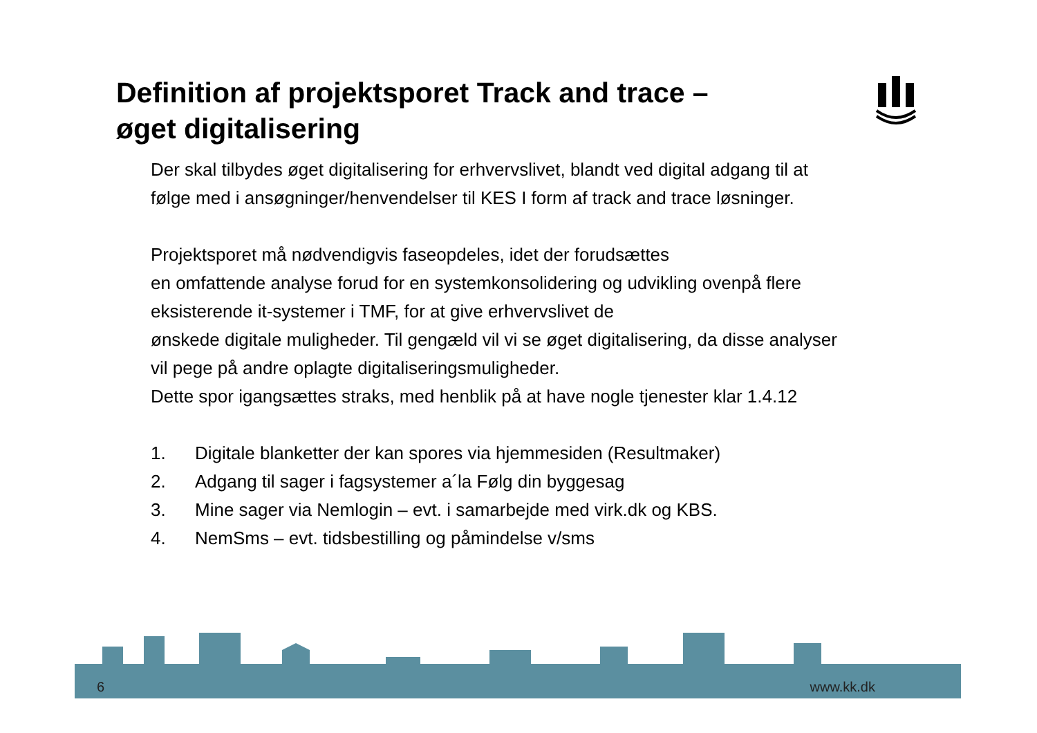Definition af projektsporet Track and trace –
øget digitalisering
Der skal tilbydes øget digitalisering for erhvervslivet, blandt ved digital adgang til at følge med i ansøgninger/henvendelser til KES I form af track and trace løsninger.
Projektsporet må nødvendigvis faseopdeles, idet der forudsættes
en omfattende analyse forud for en systemkonsolidering og udvikling ovenpå flere eksisterende it-systemer i TMF, for at give erhvervslivet de
ønskede digitale muligheder. Til gengæld vil vi se øget digitalisering, da disse analyser vil pege på andre oplagte digitaliseringsmuligheder.
Dette spor igangsættes straks, med henblik på at have nogle tjenester klar 1.4.12
1. Digitale blanketter der kan spores via hjemmesiden (Resultmaker)
2. Adgang til sager i fagsystemer a´la Følg din byggesag
3. Mine sager via Nemlogin – evt. i samarbejde med virk.dk og KBS.
4. NemSms – evt. tidsbestilling og påmindelse v/sms
6 www.kk.dk